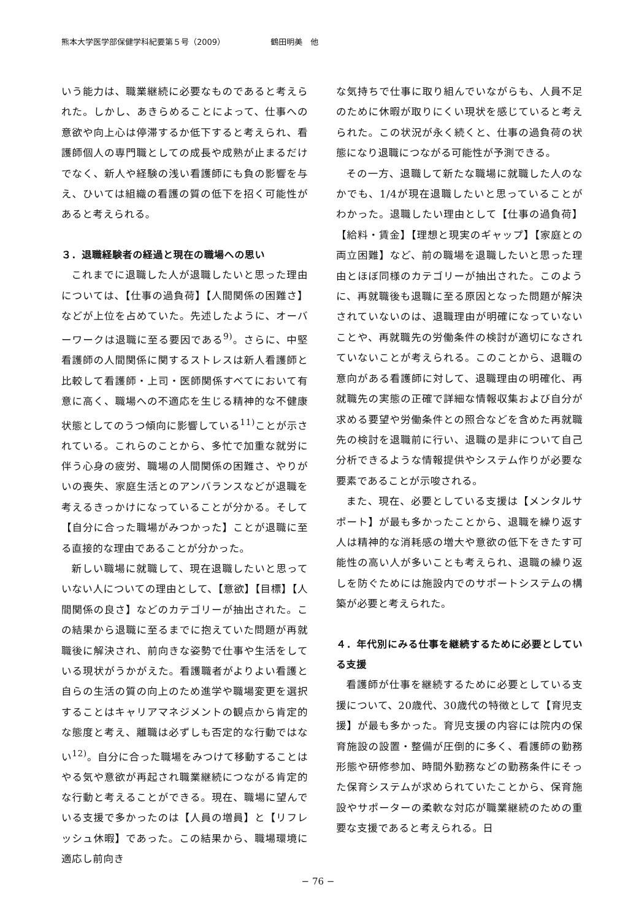熊本大学医学部保健学科紀要第５号（2009） 鶴田明美　他
いう能力は、職業継続に必要なものであると考えられた。しかし、あきらめることによって、仕事への意欲や向上心は停滞するか低下すると考えられ、看護師個人の専門職としての成長や成熟が止まるだけでなく、新人や経験の浅い看護師にも負の影響を与え、ひいては組織の看護の質の低下を招く可能性があると考えられる。
３．退職経験者の経過と現在の職場への思い
これまでに退職した人が退職したいと思った理由については、【仕事の過負荷】【人間関係の困難さ】などが上位を占めていた。先述したように、オーバーワークは退職に至る要因である<sup>9)</sup>。さらに、中堅看護師の人間関係に関するストレスは新人看護師と比較して看護師・上司・医師関係すべてにおいて有意に高く、職場への不適応を生じる精神的な不健康状態としてのうつ傾向に影響している<sup>11)</sup>ことが示されている。これらのことから、多忙で加重な就労に伴う心身の疲労、職場の人間関係の困難さ、やりがいの喪失、家庭生活とのアンバランスなどが退職を考えるきっかけになっていることが分かる。そして【自分に合った職場がみつかった】ことが退職に至る直接的な理由であることが分かった。
新しい職場に就職して、現在退職したいと思っていない人についての理由として、【意欲】【目標】【人間関係の良さ】などのカテゴリーが抽出された。この結果から退職に至るまでに抱えていた問題が再就職後に解決され、前向きな姿勢で仕事や生活をしている現状がうかがえた。看護職者がよりよい看護と自らの生活の質の向上のため進学や職場変更を選択することはキャリアマネジメントの観点から肯定的な態度と考え、離職は必ずしも否定的な行動ではない<sup>12)</sup>。自分に合った職場をみつけて移動することはやる気や意欲が再起され職業継続につながる肯定的な行動と考えることができる。現在、職場に望んでいる支援で多かったのは【人員の増員】と【リフレッシュ休暇】であった。この結果から、職場環境に適応し前向き
な気持ちで仕事に取り組んでいながらも、人員不足のために休暇が取りにくい現状を感じていると考えられた。この状況が永く続くと、仕事の過負荷の状態になり退職につながる可能性が予測できる。
その一方、退職して新たな職場に就職した人のなかでも、1/4が現在退職したいと思っていることがわかった。退職したい理由として【仕事の過負荷】【給料・賃金】【理想と現実のギャップ】【家庭との両立困難】など、前の職場を退職したいと思った理由とほぼ同様のカテゴリーが抽出された。このように、再就職後も退職に至る原因となった問題が解決されていないのは、退職理由が明確になっていないことや、再就職先の労働条件の検討が適切になされていないことが考えられる。このことから、退職の意向がある看護師に対して、退職理由の明確化、再就職先の実態の正確で詳細な情報収集および自分が求める要望や労働条件との照合などを含めた再就職先の検討を退職前に行い、退職の是非について自己分析できるような情報提供やシステム作りが必要な要素であることが示唆される。
また、現在、必要としている支援は【メンタルサポート】が最も多かったことから、退職を繰り返す人は精神的な消耗感の増大や意欲の低下をきたす可能性の高い人が多いことも考えられ、退職の繰り返しを防ぐためには施設内でのサポートシステムの構築が必要と考えられた。
４．年代別にみる仕事を継続するために必要としている支援
看護師が仕事を継続するために必要としている支援について、20歳代、30歳代の特徴として【育児支援】が最も多かった。育児支援の内容には院内の保育施設の設置・整備が圧倒的に多く、看護師の勤務形態や研修参加、時間外勤務などの勤務条件にそった保育システムが求められていたことから、保育施設やサポーターの柔軟な対応が職業継続のための重要な支援であると考えられる。日
− 76 −